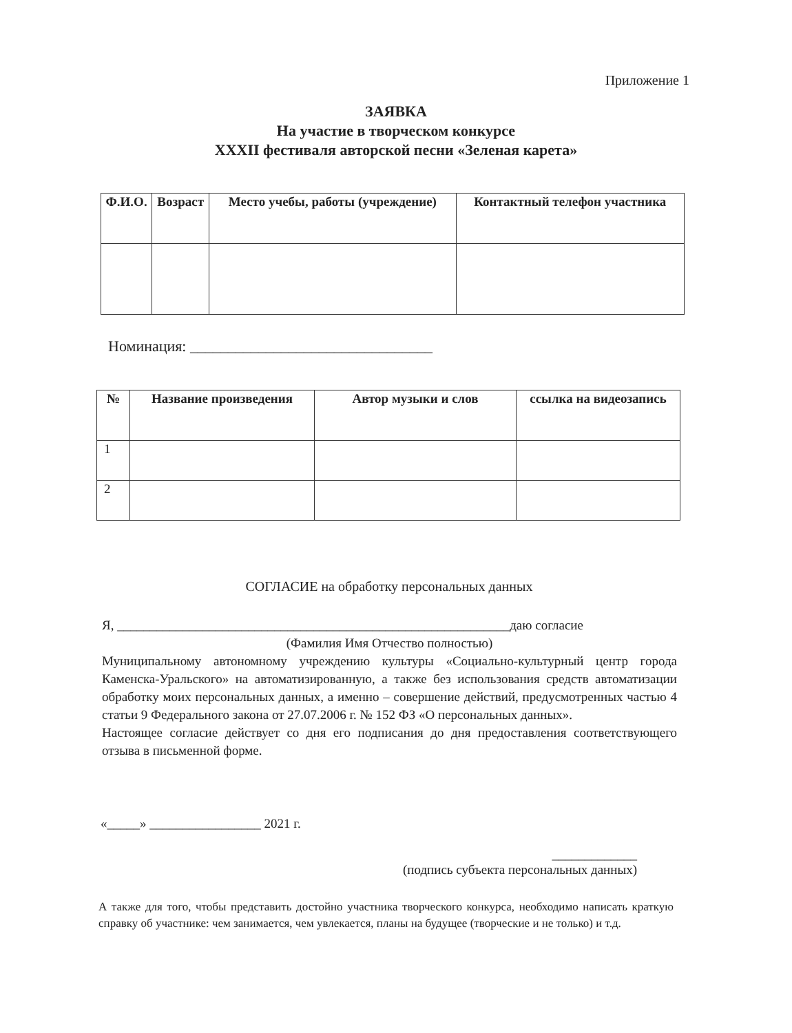Приложение 1
ЗАЯВКА
На участие в творческом конкурсе
XXXII фестиваля авторской песни «Зеленая карета»
| Ф.И.О. | Возраст | Место учебы, работы (учреждение) | Контактный телефон участника |
| --- | --- | --- | --- |
Номинация: ________________________________
| № | Название произведения | Автор музыки и слов | ссылка на видеозапись |
| --- | --- | --- | --- |
| 1 | | | |
| 2 | | | |
СОГЛАСИЕ на обработку персональных данных
Я, ____________________________________________________________даю согласие
(Фамилия Имя Отчество полностью)
Муниципальному автономному учреждению культуры «Социально-культурный центр города Каменска-Уральского» на автоматизированную, а также без использования средств автоматизации обработку моих персональных данных, а именно – совершение действий, предусмотренных частью 4 статьи 9 Федерального закона от 27.07.2006 г. № 152 ФЗ «О персональных данных».
Настоящее согласие действует со дня его подписания до дня предоставления соответствующего отзыва в письменной форме.
«_____» _________________ 2021 г.
_____________
(подпись субъекта персональных данных)
А также для того, чтобы представить достойно участника творческого конкурса, необходимо написать краткую справку об участнике: чем занимается, чем увлекается, планы на будущее (творческие и не только) и т.д.